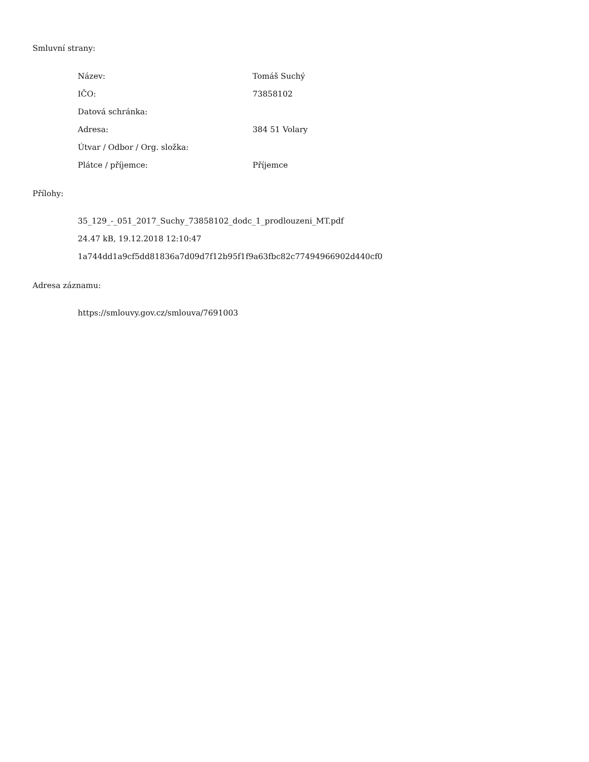Smluvní strany:
| Název: | Tomáš Suchý |
| IČO: | 73858102 |
| Datová schránka: | |
| Adresa: | 384 51 Volary |
| Útvar / Odbor / Org. složka: | |
| Plátce / příjemce: | Příjemce |
Přílohy:
35_129_-_051_2017_Suchy_73858102_dodc_1_prodlouzeni_MT.pdf
24.47 kB, 19.12.2018 12:10:47
1a744dd1a9cf5dd81836a7d09d7f12b95f1f9a63fbc82c77494966902d440cf0
Adresa záznamu:
https://smlouvy.gov.cz/smlouva/7691003